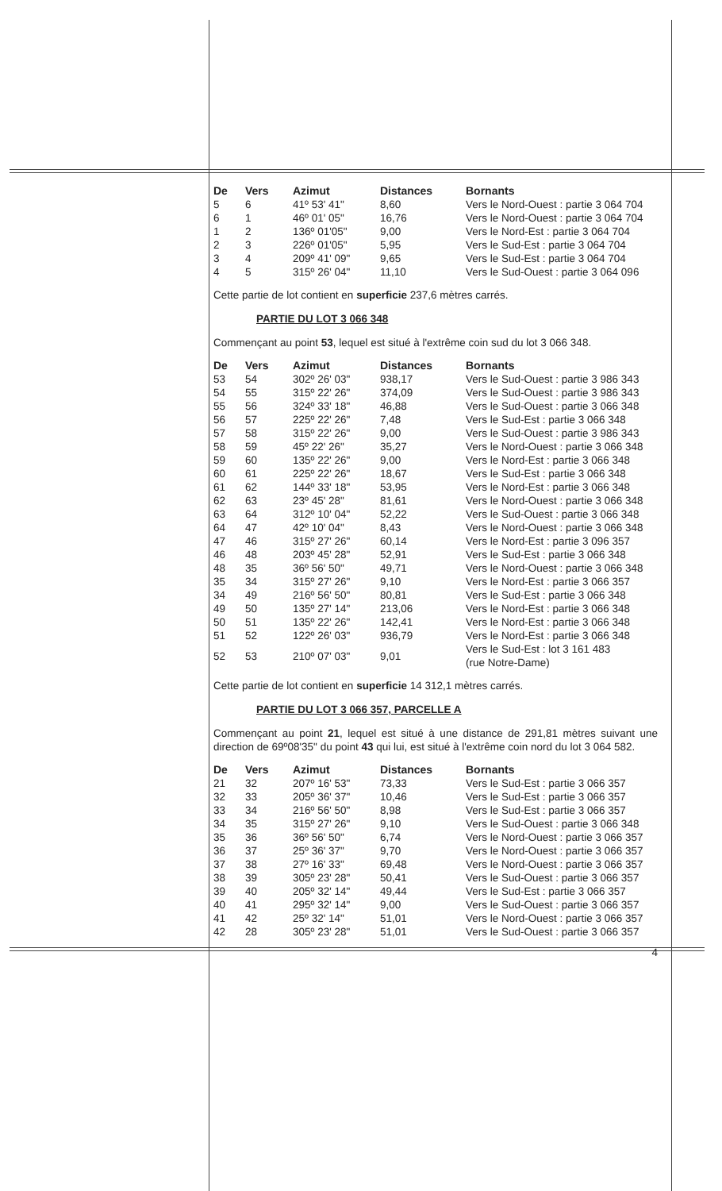| De | Vers | Azimut | Distances | Bornants |
| --- | --- | --- | --- | --- |
| 5 | 6 | 41º 53' 41" | 8,60 | Vers le Nord-Ouest : partie 3 064 704 |
| 6 | 1 | 46º 01' 05" | 16,76 | Vers le Nord-Ouest : partie 3 064 704 |
| 1 | 2 | 136º 01'05" | 9,00 | Vers le Nord-Est : partie 3 064 704 |
| 2 | 3 | 226º 01'05" | 5,95 | Vers le Sud-Est : partie 3 064 704 |
| 3 | 4 | 209º 41' 09" | 9,65 | Vers le Sud-Est : partie 3 064 704 |
| 4 | 5 | 315º 26' 04" | 11,10 | Vers le Sud-Ouest : partie 3 064 096 |
Cette partie de lot contient en superficie 237,6 mètres carrés.
PARTIE DU LOT 3 066 348
Commençant au point 53, lequel est situé à l'extrême coin sud du lot 3 066 348.
| De | Vers | Azimut | Distances | Bornants |
| --- | --- | --- | --- | --- |
| 53 | 54 | 302º 26' 03" | 938,17 | Vers le Sud-Ouest : partie 3 986 343 |
| 54 | 55 | 315º 22' 26" | 374,09 | Vers le Sud-Ouest : partie 3 986 343 |
| 55 | 56 | 324º 33' 18" | 46,88 | Vers le Sud-Ouest : partie 3 066 348 |
| 56 | 57 | 225º 22' 26" | 7,48 | Vers le Sud-Est : partie 3 066 348 |
| 57 | 58 | 315º 22' 26" | 9,00 | Vers le Sud-Ouest : partie 3 986 343 |
| 58 | 59 | 45º 22' 26" | 35,27 | Vers le Nord-Ouest : partie 3 066 348 |
| 59 | 60 | 135º 22' 26" | 9,00 | Vers le Nord-Est : partie 3 066 348 |
| 60 | 61 | 225º 22' 26" | 18,67 | Vers le Sud-Est : partie 3 066 348 |
| 61 | 62 | 144º 33' 18" | 53,95 | Vers le Nord-Est : partie 3 066 348 |
| 62 | 63 | 23º 45' 28" | 81,61 | Vers le Nord-Ouest : partie 3 066 348 |
| 63 | 64 | 312º 10' 04" | 52,22 | Vers le Sud-Ouest : partie 3 066 348 |
| 64 | 47 | 42º 10' 04" | 8,43 | Vers le Nord-Ouest : partie 3 066 348 |
| 47 | 46 | 315º 27' 26" | 60,14 | Vers le Nord-Est : partie 3 096 357 |
| 46 | 48 | 203º 45' 28" | 52,91 | Vers le Sud-Est : partie 3 066 348 |
| 48 | 35 | 36º 56' 50" | 49,71 | Vers le Nord-Ouest : partie 3 066 348 |
| 35 | 34 | 315º 27' 26" | 9,10 | Vers le Nord-Est : partie 3 066 357 |
| 34 | 49 | 216º 56' 50" | 80,81 | Vers le Sud-Est : partie 3 066 348 |
| 49 | 50 | 135º 27' 14" | 213,06 | Vers le Nord-Est : partie 3 066 348 |
| 50 | 51 | 135º 22' 26" | 142,41 | Vers le Nord-Est : partie 3 066 348 |
| 51 | 52 | 122º 26' 03" | 936,79 | Vers le Nord-Est : partie 3 066 348 |
| 52 | 53 | 210º 07' 03" | 9,01 | Vers le Sud-Est : lot 3 161 483 (rue Notre-Dame) |
Cette partie de lot contient en superficie 14 312,1 mètres carrés.
PARTIE DU LOT 3 066 357, PARCELLE A
Commençant au point 21, lequel est situé à une distance de 291,81 mètres suivant une direction de 69º08'35" du point 43 qui lui, est situé à l'extrême coin nord du lot 3 064 582.
| De | Vers | Azimut | Distances | Bornants |
| --- | --- | --- | --- | --- |
| 21 | 32 | 207º 16' 53" | 73,33 | Vers le Sud-Est : partie 3 066 357 |
| 32 | 33 | 205º 36' 37" | 10,46 | Vers le Sud-Est : partie 3 066 357 |
| 33 | 34 | 216º 56' 50" | 8,98 | Vers le Sud-Est : partie 3 066 357 |
| 34 | 35 | 315º 27' 26" | 9,10 | Vers le Sud-Ouest : partie 3 066 348 |
| 35 | 36 | 36º 56' 50" | 6,74 | Vers le Nord-Ouest : partie 3 066 357 |
| 36 | 37 | 25º 36' 37" | 9,70 | Vers le Nord-Ouest : partie 3 066 357 |
| 37 | 38 | 27º 16' 33" | 69,48 | Vers le Nord-Ouest : partie 3 066 357 |
| 38 | 39 | 305º 23' 28" | 50,41 | Vers le Sud-Ouest : partie 3 066 357 |
| 39 | 40 | 205º 32' 14" | 49,44 | Vers le Sud-Est : partie 3 066 357 |
| 40 | 41 | 295º 32' 14" | 9,00 | Vers le Sud-Ouest : partie 3 066 357 |
| 41 | 42 | 25º 32' 14" | 51,01 | Vers le Nord-Ouest : partie 3 066 357 |
| 42 | 28 | 305º 23' 28" | 51,01 | Vers le Sud-Ouest : partie 3 066 357 |
4